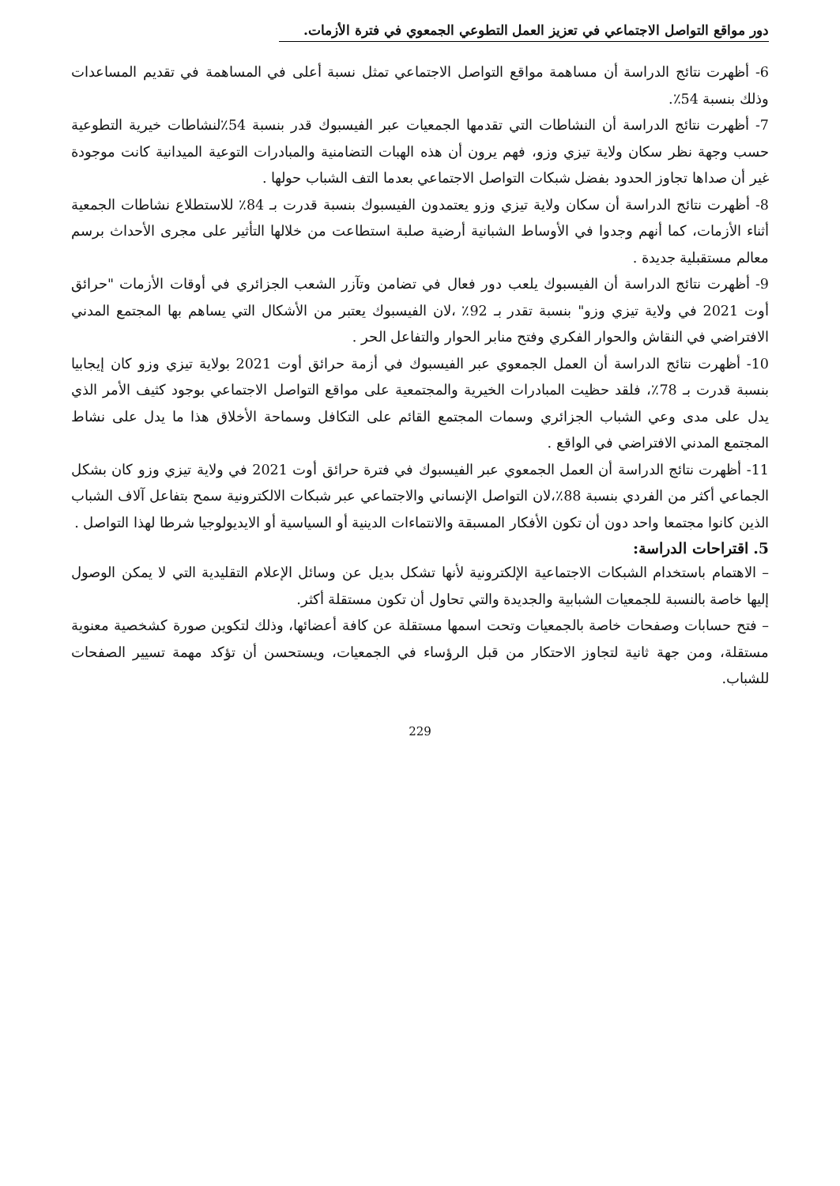دور مواقع التواصل الاجتماعي في تعزيز العمل التطوعي الجمعوي في فترة الأزمات.
6- أظهرت نتائج الدراسة أن مساهمة مواقع التواصل الاجتماعي تمثل نسبة أعلى في المساهمة في تقديم المساعدات وذلك بنسبة 54٪.
7- أظهرت نتائج الدراسة أن النشاطات التي تقدمها الجمعيات عبر الفيسبوك قدر بنسبة 54٪لنشاطات خيرية التطوعية حسب وجهة نظر سكان ولاية تيزي وزو، فهم يرون أن هذه الهبات التضامنية والمبادرات التوعية الميدانية كانت موجودة غير أن صداها تجاوز الحدود بفضل شبكات التواصل الاجتماعي بعدما التف الشباب حولها .
8- أظهرت نتائج الدراسة أن سكان ولاية تيزي وزو يعتمدون الفيسبوك بنسبة قدرت بـ 84٪ للاستطلاع نشاطات الجمعية أثناء الأزمات، كما أنهم وجدوا في الأوساط الشبانية أرضية صلبة استطاعت من خلالها التأثير على مجرى الأحداث برسم معالم مستقبلية جديدة .
9- أظهرت نتائج الدراسة أن الفيسبوك يلعب دور فعال في تضامن وتآزر الشعب الجزائري في أوقات الأزمات "حرائق أوت 2021 في ولاية تيزي وزو" بنسبة تقدر بـ 92٪ ،لان الفيسبوك يعتبر من الأشكال التي يساهم بها المجتمع المدني الافتراضي في النقاش والحوار الفكري وفتح منابر الحوار والتفاعل الحر .
10- أظهرت نتائج الدراسة أن العمل الجمعوي عبر الفيسبوك في أزمة حرائق أوت 2021 بولاية تيزي وزو كان إيجابيا بنسبة قدرت بـ 78٪، فلقد حظيت المبادرات الخيرية والمجتمعية على مواقع التواصل الاجتماعي بوجود كثيف الأمر الذي يدل على مدى وعي الشباب الجزائري وسمات المجتمع القائم على التكافل وسماحة الأخلاق هذا ما يدل على نشاط المجتمع المدني الافتراضي في الواقع .
11- أظهرت نتائج الدراسة أن العمل الجمعوي عبر الفيسبوك في فترة حرائق أوت 2021 في ولاية تيزي وزو كان بشكل الجماعي أكثر من الفردي بنسبة 88٪،لان التواصل الإنساني والاجتماعي عبر شبكات الالكترونية سمح بتفاعل آلاف الشباب الذين كانوا مجتمعا واحد دون أن تكون الأفكار المسبقة والانتماءات الدينية أو السياسية أو الايديولوجيا شرطا لهذا التواصل .
5. اقتراحات الدراسة:
– الاهتمام باستخدام الشبكات الاجتماعية الإلكترونية لأنها تشكل بديل عن وسائل الإعلام التقليدية التي لا يمكن الوصول إليها خاصة بالنسبة للجمعيات الشبابية والجديدة والتي تحاول أن تكون مستقلة أكثر.
– فتح حسابات وصفحات خاصة بالجمعيات وتحت اسمها مستقلة عن كافة أعضائها، وذلك لتكوين صورة كشخصية معنوية مستقلة، ومن جهة ثانية لتجاوز الاحتكار من قبل الرؤساء في الجمعيات، ويستحسن أن تؤكد مهمة تسيير الصفحات للشباب.
229